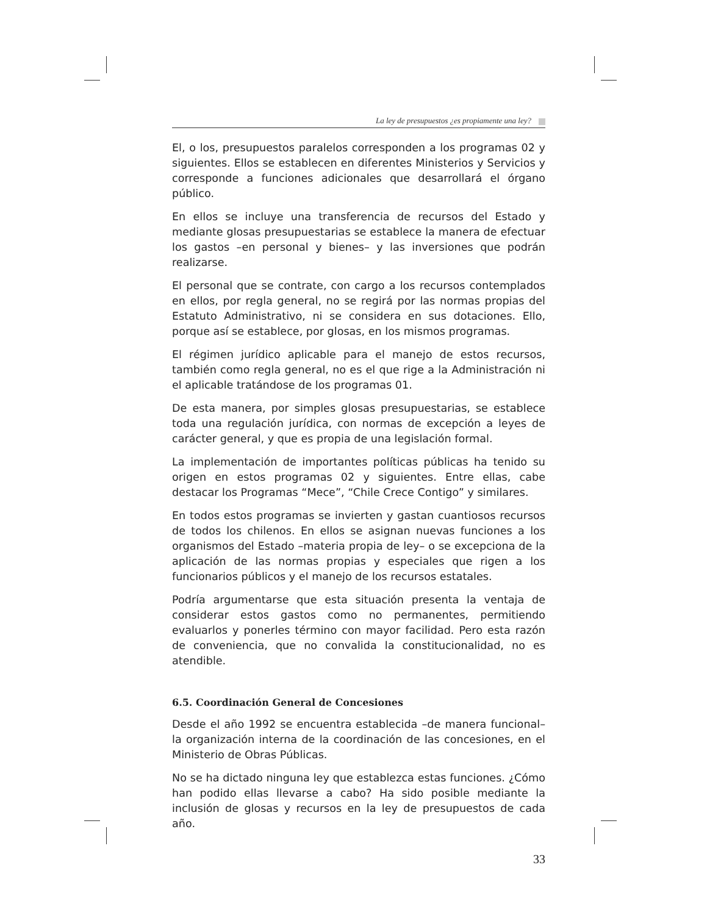La ley de presupuestos ¿es propiamente una ley?
El, o los, presupuestos paralelos corresponden a los programas 02 y siguientes. Ellos se establecen en diferentes Ministerios y Servicios y corresponde a funciones adicionales que desarrollará el órgano público.
En ellos se incluye una transferencia de recursos del Estado y mediante glosas presupuestarias se establece la manera de efectuar los gastos –en personal y bienes– y las inversiones que podrán realizarse.
El personal que se contrate, con cargo a los recursos contemplados en ellos, por regla general, no se regirá por las normas propias del Estatuto Administrativo, ni se considera en sus dotaciones. Ello, porque así se establece, por glosas, en los mismos programas.
El régimen jurídico aplicable para el manejo de estos recursos, también como regla general, no es el que rige a la Administración ni el aplicable tratándose de los programas 01.
De esta manera, por simples glosas presupuestarias, se establece toda una regulación jurídica, con normas de excepción a leyes de carácter general, y que es propia de una legislación formal.
La implementación de importantes políticas públicas ha tenido su origen en estos programas 02 y siguientes. Entre ellas, cabe destacar los Programas “Mece”, “Chile Crece Contigo” y similares.
En todos estos programas se invierten y gastan cuantiosos recursos de todos los chilenos. En ellos se asignan nuevas funciones a los organismos del Estado –materia propia de ley– o se excepciona de la aplicación de las normas propias y especiales que rigen a los funcionarios públicos y el manejo de los recursos estatales.
Podría argumentarse que esta situación presenta la ventaja de considerar estos gastos como no permanentes, permitiendo evaluarlos y ponerles término con mayor facilidad. Pero esta razón de conveniencia, que no convalida la constitucionalidad, no es atendible.
6.5. Coordinación General de Concesiones
Desde el año 1992 se encuentra establecida –de manera funcional– la organización interna de la coordinación de las concesiones, en el Ministerio de Obras Públicas.
No se ha dictado ninguna ley que establezca estas funciones. ¿Cómo han podido ellas llevarse a cabo? Ha sido posible mediante la inclusión de glosas y recursos en la ley de presupuestos de cada año.
33